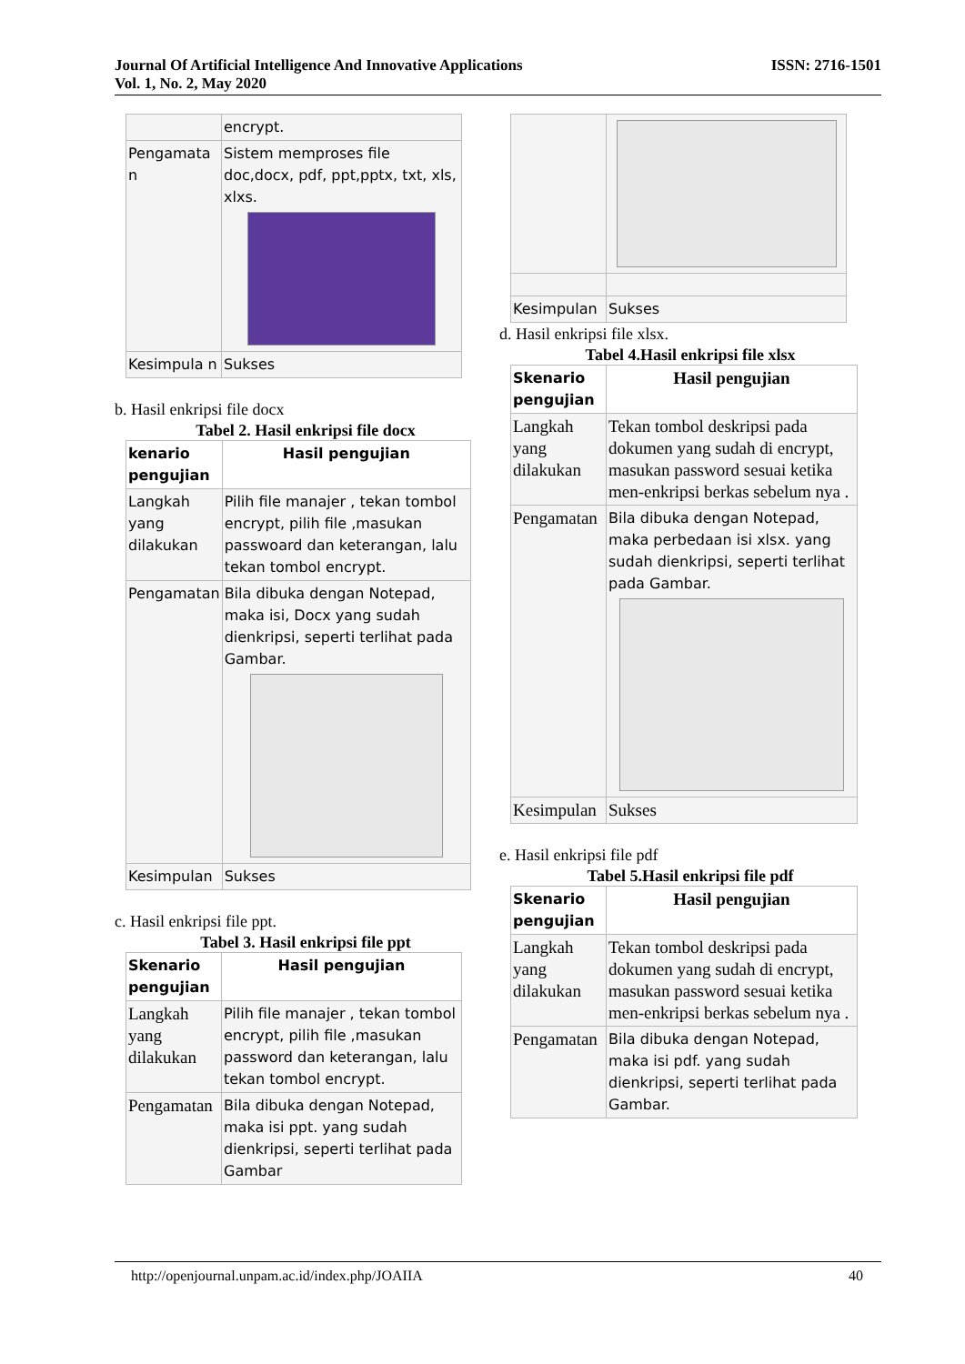Journal Of Artificial Intelligence And Innovative Applications
Vol. 1, No. 2, May 2020
ISSN: 2716-1501
| | encrypt. |
| Pengamata n | Sistem memproses file doc,docx, pdf, ppt,pptx, txt, xls, xlxs. |
| Kesimpula n | Sukses |
b. Hasil enkripsi file docx
Tabel 2. Hasil enkripsi file docx
| kenario pengujian | Hasil pengujian |
| --- | --- |
| Langkah yang dilakukan | Pilih file manajer , tekan tombol encrypt, pilih file ,masukan passwoard dan keterangan, lalu tekan tombol encrypt. |
| Pengamatan | Bila dibuka dengan Notepad, maka isi, Docx yang sudah dienkripsi, seperti terlihat pada Gambar. |
| Kesimpulan | Sukses |
c. Hasil enkripsi file ppt.
Tabel 3. Hasil enkripsi file ppt
| Skenario pengujian | Hasil pengujian |
| --- | --- |
| Langkah yang dilakukan | Pilih file manajer , tekan tombol encrypt, pilih file ,masukan password dan keterangan, lalu tekan tombol encrypt. |
| Pengamatan | Bila dibuka dengan Notepad, maka isi ppt. yang sudah dienkripsi, seperti terlihat pada Gambar |
| Kesimpulan | Sukses |
d. Hasil enkripsi file xlsx.
Tabel 4.Hasil enkripsi file xlsx
| Skenario pengujian | Hasil pengujian |
| --- | --- |
| Langkah yang dilakukan | Tekan tombol deskripsi pada dokumen yang sudah di encrypt, masukan password sesuai ketika men-enkripsi berkas sebelum nya . |
| Pengamatan | Bila dibuka dengan Notepad, maka perbedaan isi xlsx. yang sudah dienkripsi, seperti terlihat pada Gambar. |
| Kesimpulan | Sukses |
e. Hasil enkripsi file pdf
Tabel 5.Hasil enkripsi file pdf
| Skenario pengujian | Hasil pengujian |
| --- | --- |
| Langkah yang dilakukan | Tekan tombol deskripsi pada dokumen yang sudah di encrypt, masukan password sesuai ketika men-enkripsi berkas sebelum nya . |
| Pengamatan | Bila dibuka dengan Notepad, maka isi pdf. yang sudah dienkripsi, seperti terlihat pada Gambar. |
http://openjournal.unpam.ac.id/index.php/JOAIIA 40